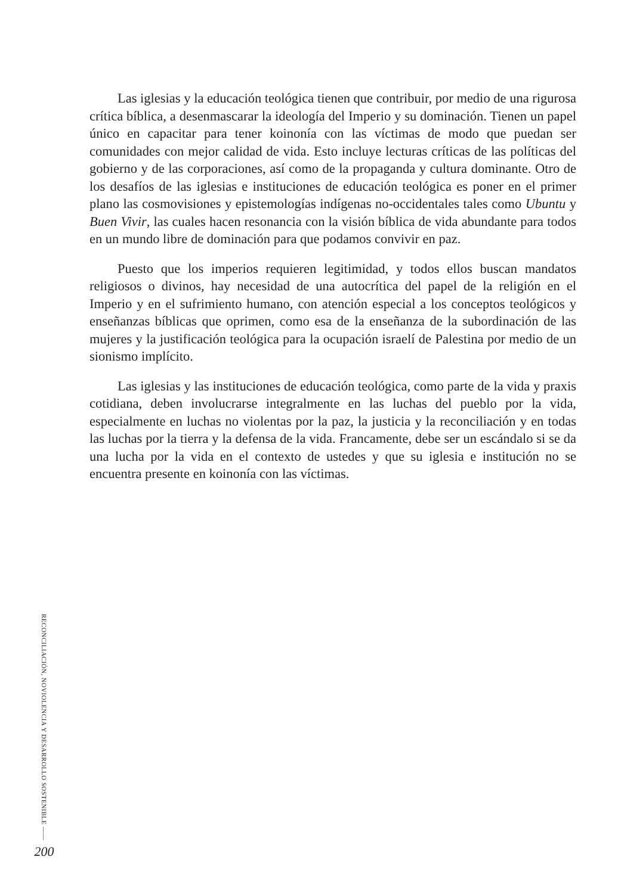Las iglesias y la educación teológica tienen que contribuir, por medio de una rigurosa crítica bíblica, a desenmascarar la ideología del Imperio y su dominación. Tienen un papel único en capacitar para tener koinonía con las víctimas de modo que puedan ser comunidades con mejor calidad de vida. Esto incluye lecturas críticas de las políticas del gobierno y de las corporaciones, así como de la propaganda y cultura dominante. Otro de los desafíos de las iglesias e instituciones de educación teológica es poner en el primer plano las cosmovisiones y epistemologías indígenas no-occidentales tales como Ubuntu y Buen Vivir, las cuales hacen resonancia con la visión bíblica de vida abundante para todos en un mundo libre de dominación para que podamos convivir en paz.
Puesto que los imperios requieren legitimidad, y todos ellos buscan mandatos religiosos o divinos, hay necesidad de una autocrítica del papel de la religión en el Imperio y en el sufrimiento humano, con atención especial a los conceptos teológicos y enseñanzas bíblicas que oprimen, como esa de la enseñanza de la subordinación de las mujeres y la justificación teológica para la ocupación israelí de Palestina por medio de un sionismo implícito.
Las iglesias y las instituciones de educación teológica, como parte de la vida y praxis cotidiana, deben involucrarse integralmente en las luchas del pueblo por la vida, especialmente en luchas no violentas por la paz, la justicia y la reconciliación y en todas las luchas por la tierra y la defensa de la vida. Francamente, debe ser un escándalo si se da una lucha por la vida en el contexto de ustedes y que su iglesia e institución no se encuentra presente en koinonía con las víctimas.
RECONCILIACIÓN, NOVIOLENCIA Y DESARROLLO SOSTENIBLE ——
200